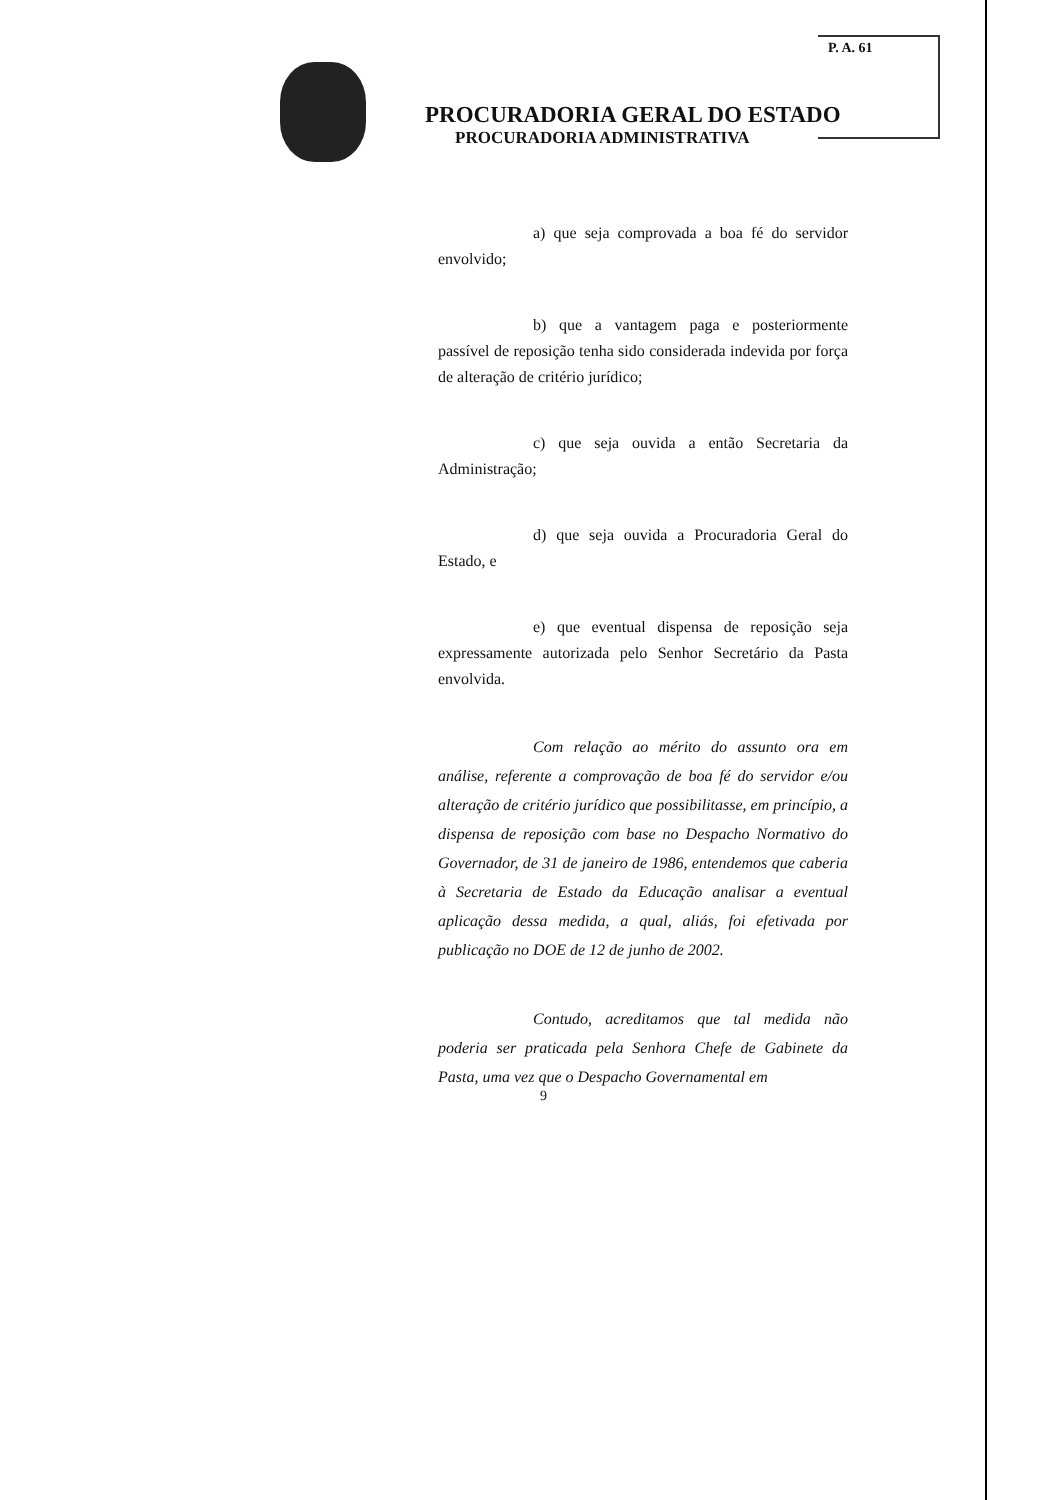P. A. 61
PROCURADORIA GERAL DO ESTADO
PROCURADORIA ADMINISTRATIVA
a) que seja comprovada a boa fé do servidor envolvido;
b) que a vantagem paga e posteriormente passível de reposição tenha sido considerada indevida por força de alteração de critério jurídico;
c) que seja ouvida a então Secretaria da Administração;
d) que seja ouvida a Procuradoria Geral do Estado, e
e) que eventual dispensa de reposição seja expressamente autorizada pelo Senhor Secretário da Pasta envolvida.
Com relação ao mérito do assunto ora em análise, referente a comprovação de boa fé do servidor e/ou alteração de critério jurídico que possibilitasse, em princípio, a dispensa de reposição com base no Despacho Normativo do Governador, de 31 de janeiro de 1986, entendemos que caberia à Secretaria de Estado da Educação analisar a eventual aplicação dessa medida, a qual, aliás, foi efetivada por publicação no DOE de 12 de junho de 2002.
Contudo, acreditamos que tal medida não poderia ser praticada pela Senhora Chefe de Gabinete da Pasta, uma vez que o Despacho Governamental em
9